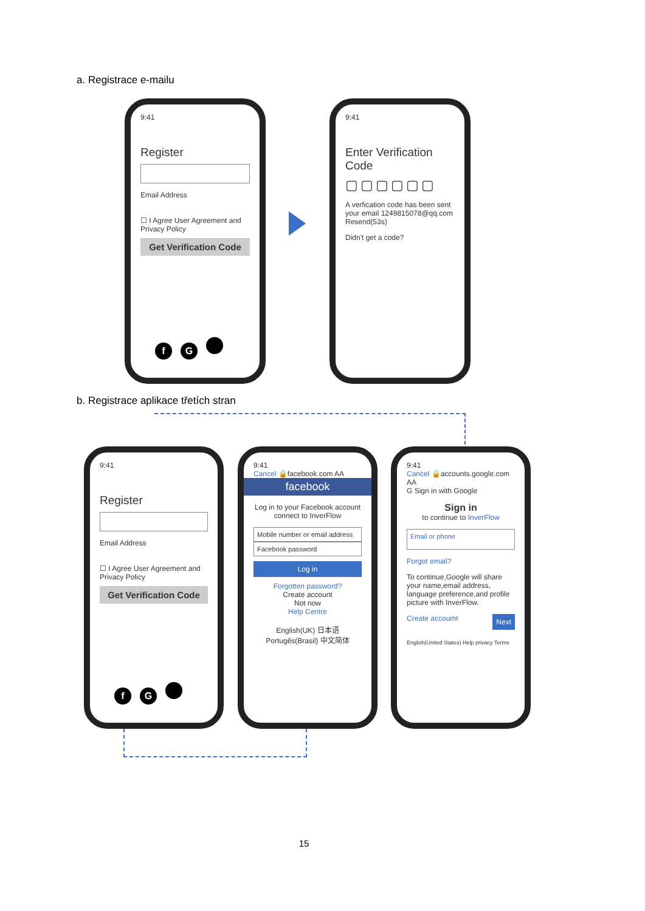a. Registrace e-mailu
9:41
Register
Email Address
☐ I Agree User Agreement and Privacy Policy
Get Verification Code
f G
9:41
Enter Verification Code
▢▢▢▢▢▢
A verfication code has been sent your email 1249815078@qq.com Resend(53s)
Didn't get a code?
b. Registrace aplikace třetích stran
9:41
Register
Email Address
☐ I Agree User Agreement and Privacy Policy
Get Verification Code
f G
9:41
Cancel 🔒facebook.com AA
facebook
Log in to your Facebook account connect to InverFlow
Mobile number or email address
Facebook password
Log in
Forgotten password?
Create account
Not now
Help Centre
English(UK) 日本语
Portugês(Brasil) 中文简体
9:41
Cancel 🔒accounts.google.com AA
G Sign in with Google
Sign in
to continue to InverFlow
Email or phone
Forgot email?
To continue,Google will share your name,email address, language preference,and profile picture with InverFlow.
Create accoumt Next
English(United States) Help privacy Terms
15